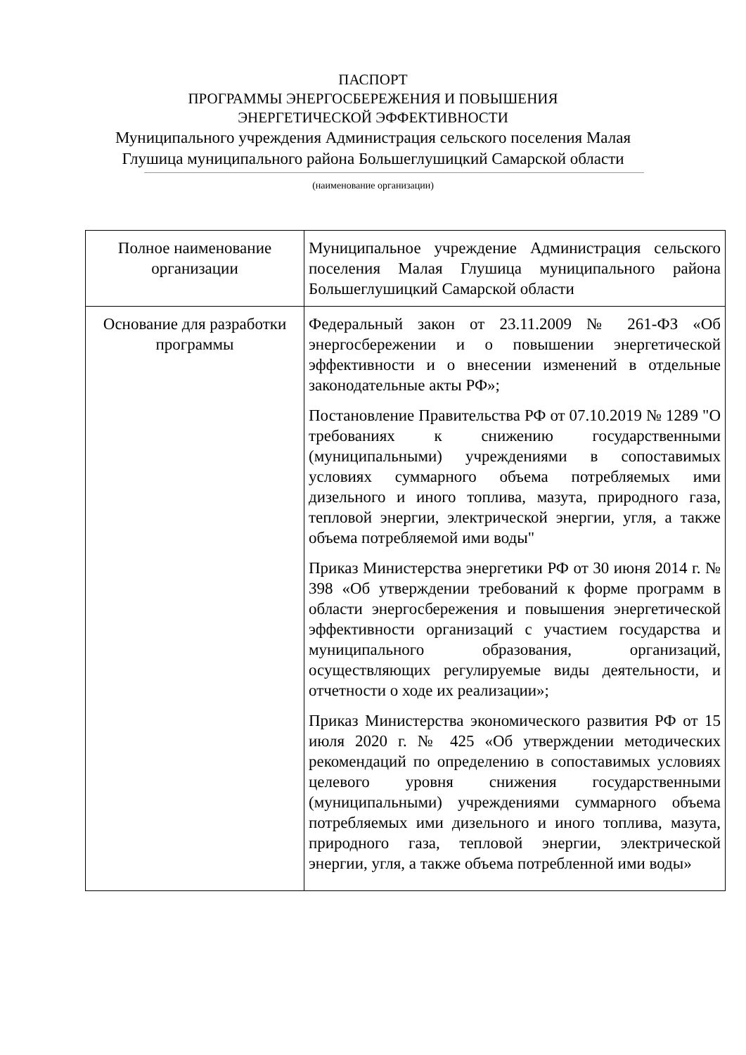ПАСПОРТ
ПРОГРАММЫ ЭНЕРГОСБЕРЕЖЕНИЯ И ПОВЫШЕНИЯ
ЭНЕРГЕТИЧЕСКОЙ ЭФФЕКТИВНОСТИ
Муниципального учреждения Администрация сельского поселения Малая Глушица муниципального района Большеглушицкий Самарской области
(наименование организации)
| Полное наименование организации | Муниципальное учреждение Администрация сельского поселения Малая Глушица муниципального района Большеглушицкий Самарской области |
| Основание для разработки программы | Федеральный закон от 23.11.2009 № 261-ФЗ «Об энергосбережении и о повышении энергетической эффективности и о внесении изменений в отдельные законодательные акты РФ»; Постановление Правительства РФ от 07.10.2019 № 1289 "О требованиях к снижению государственными (муниципальными) учреждениями в сопоставимых условиях суммарного объема потребляемых ими дизельного и иного топлива, мазута, природного газа, тепловой энергии, электрической энергии, угля, а также объема потребляемой ими воды" Приказ Министерства энергетики РФ от 30 июня 2014 г. № 398 «Об утверждении требований к форме программ в области энергосбережения и повышения энергетической эффективности организаций с участием государства и муниципального образования, организаций, осуществляющих регулируемые виды деятельности, и отчетности о ходе их реализации»; Приказ Министерства экономического развития РФ от 15 июля 2020 г. № 425 «Об утверждении методических рекомендаций по определению в сопоставимых условиях целевого уровня снижения государственными (муниципальными) учреждениями суммарного объема потребляемых ими дизельного и иного топлива, мазута, природного газа, тепловой энергии, электрической энергии, угля, а также объема потребленной ими воды» |